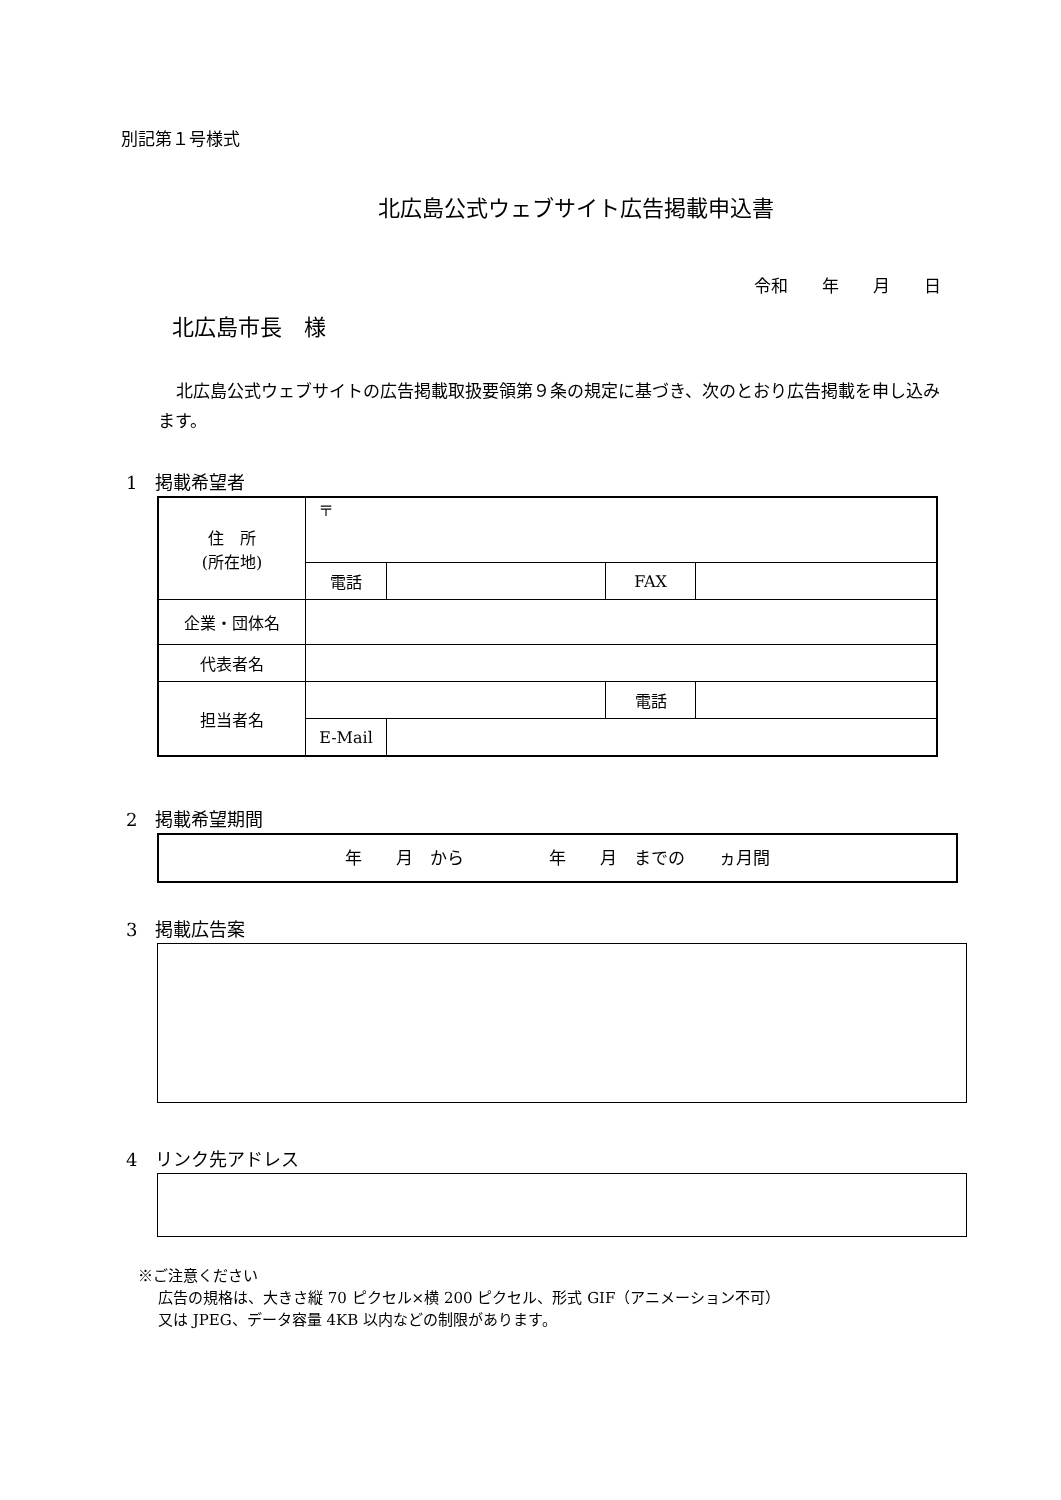別記第１号様式
北広島公式ウェブサイト広告掲載申込書
令和　　年　　月　　日
北広島市長　様
北広島公式ウェブサイトの広告掲載取扱要領第９条の規定に基づき、次のとおり広告掲載を申し込みます。
1　掲載希望者
| 住 所 (所在地) | 〒 | | | |
| | 電話 | | FAX | |
| 企業・団体名 | | | | |
| 代表者名 | | | | |
| 担当者名 | | | 電話 | |
| | E-Mail | | | |
2　掲載希望期間
年　　月　から　　　　　年　　月　までの　　ヵ月間
3　掲載広告案
4　リンク先アドレス
※ご注意ください
広告の規格は、大きさ縦 70 ピクセル×横 200 ピクセル、形式 GIF（アニメーション不可）
又は JPEG、データ容量 4KB 以内などの制限があります。